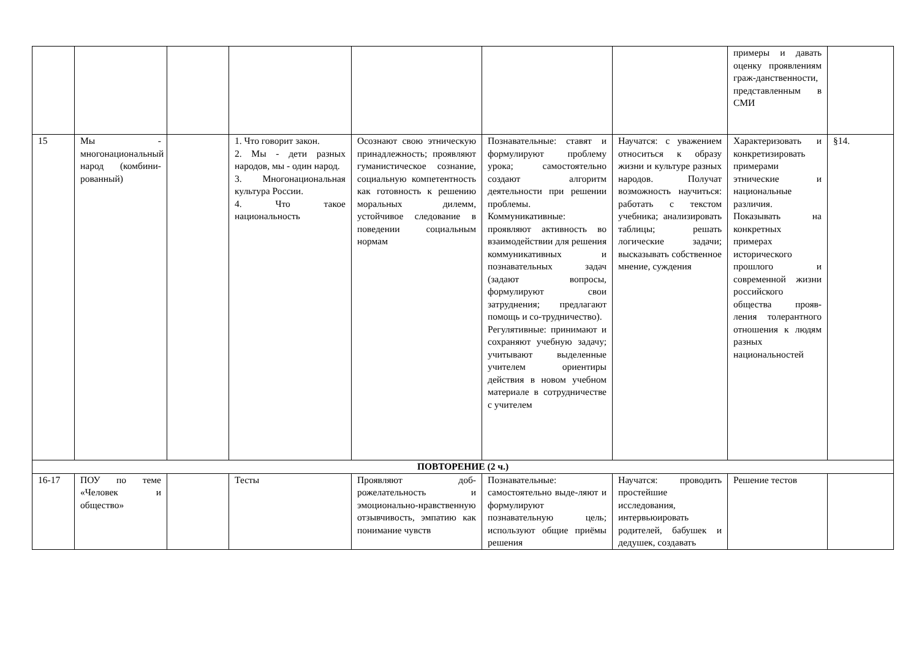| | | | | | | | примеры и давать оценку проявлениям граж-данственности, представленным в СМИ | |
| 15 | Мы - многонациональный народ (комбини-рованный) | | 1. Что говорит закон. 2. Мы - дети разных народов, мы - один народ. 3. Многонациональная культура России. 4. Что такое национальность | Осознают свою этническую принадлежность; проявляют гуманистическое сознание, социальную компетентность как готовность к решению моральных дилемм, устойчивое следование в поведении социальным нормам | Познавательные: ставят и формулируют проблему урока; самостоятельно создают алгоритм деятельности при решении проблемы. Коммуникативные: проявляют активность во взаимодействии для решения коммуникативных и познавательных задач (задают вопросы, формулируют свои затруднения; предлагают помощь и со-трудничество). Регулятивные: принимают и сохраняют учебную задачу; учитывают выделенные учителем ориентиры действия в новом учебном материале в сотрудничестве с учителем | Научатся: с уважением относиться к образу жизни и культуре разных народов. Получат возможность научиться: работать с текстом учебника; анализировать таблицы; решать логические задачи; высказывать собственное мнение, суждения | Характеризовать и конкретизировать примерами этнические и национальные различия. Показывать на конкретных примерах исторического прошлого и современной жизни российского общества прояв-ления толерантного отношения к людям разных национальностей | §14. |
| ПОВТОРЕНИЕ (2 ч.) | | | | | | | | |
| 16-17 | ПОУ по теме «Человек и общество» | | Тесты | Проявляют доб-рожелательность и эмоционально-нравственную отзывчивость, эмпатию как понимание чувств | Познавательные: самостоятельно выде-ляют и формулируют познавательную цель; используют общие приёмы решения | Научатся: проводить простейшие исследования, интервьюировать родителей, бабушек и дедушек, создавать | Решение тестов | |